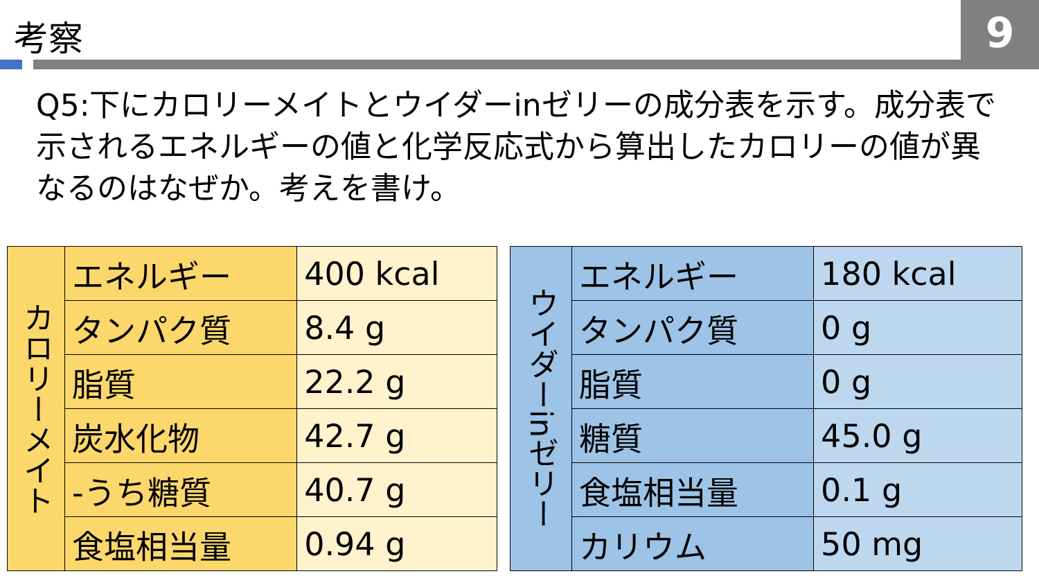考察 9
Q5:下にカロリーメイトとウイダーinゼリーの成分表を示す。成分表で示されるエネルギーの値と化学反応式から算出したカロリーの値が異なるのはなぜか。考えを書け。
| カロリーメイト | エネルギー | 400 kcal |
| | タンパク質 | 8.4 g |
| | 脂質 | 22.2 g |
| | 炭水化物 | 42.7 g |
| | -うち糖質 | 40.7 g |
| | 食塩相当量 | 0.94 g |
| ウイダーinゼリー | エネルギー | 180 kcal |
| | タンパク質 | 0 g |
| | 脂質 | 0 g |
| | 糖質 | 45.0 g |
| | 食塩相当量 | 0.1 g |
| | カリウム | 50 mg |